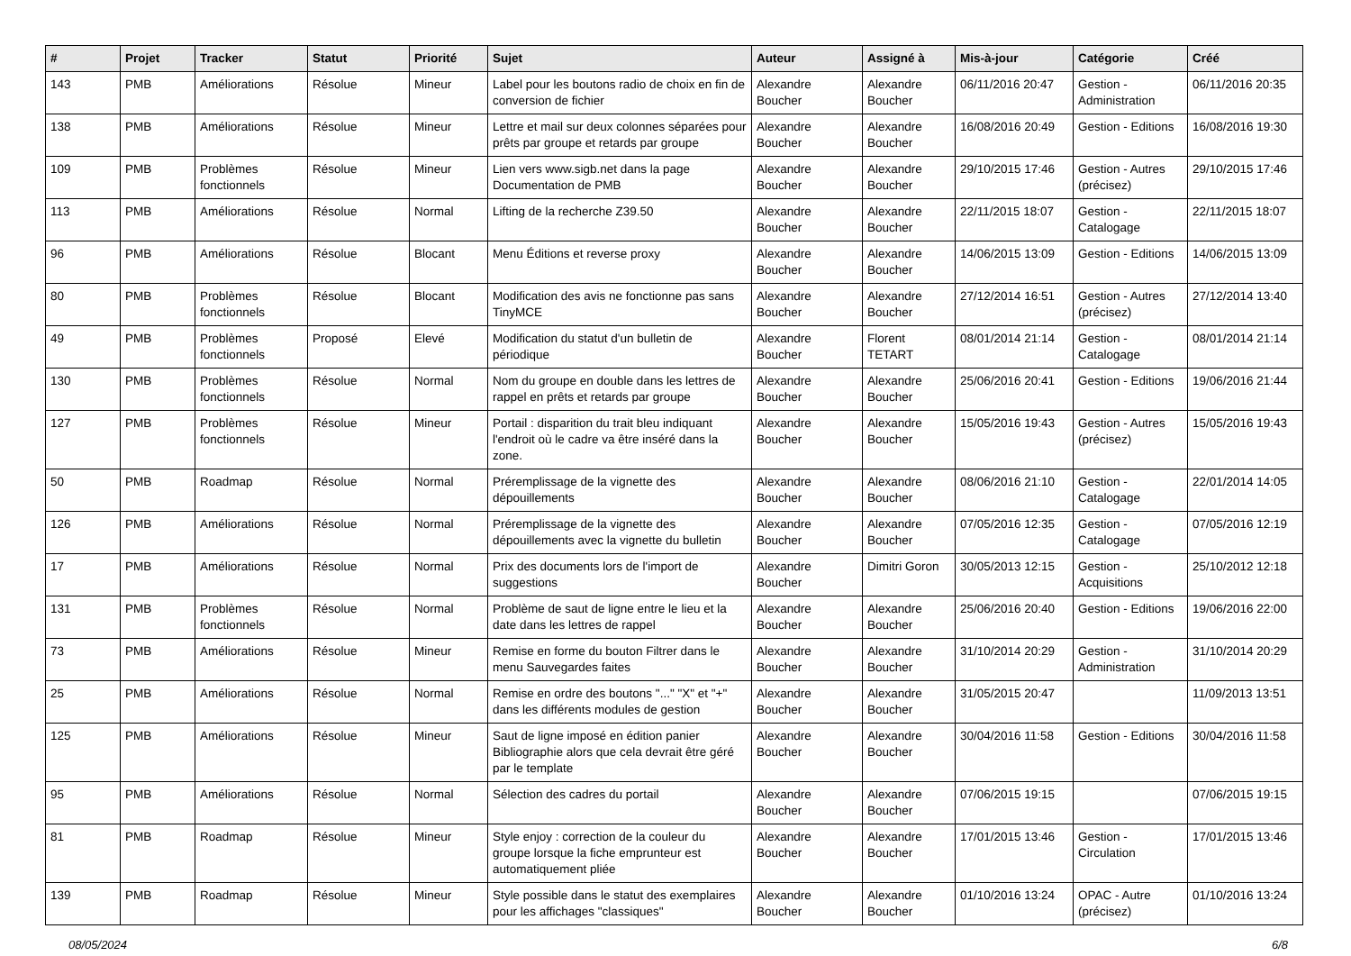| # | Projet | Tracker | Statut | Priorité | Sujet | Auteur | Assigné à | Mis-à-jour | Catégorie | Créé |
| --- | --- | --- | --- | --- | --- | --- | --- | --- | --- | --- |
| 143 | PMB | Améliorations | Résolue | Mineur | Label pour les boutons radio de choix en fin de conversion de fichier | Alexandre Boucher | Alexandre Boucher | 06/11/2016 20:47 | Gestion - Administration | 06/11/2016 20:35 |
| 138 | PMB | Améliorations | Résolue | Mineur | Lettre et mail sur deux colonnes séparées pour prêts par groupe et retards par groupe | Alexandre Boucher | Alexandre Boucher | 16/08/2016 20:49 | Gestion - Editions | 16/08/2016 19:30 |
| 109 | PMB | Problèmes fonctionnels | Résolue | Mineur | Lien vers www.sigb.net dans la page Documentation de PMB | Alexandre Boucher | Alexandre Boucher | 29/10/2015 17:46 | Gestion - Autres (précisez) | 29/10/2015 17:46 |
| 113 | PMB | Améliorations | Résolue | Normal | Lifting de la recherche Z39.50 | Alexandre Boucher | Alexandre Boucher | 22/11/2015 18:07 | Gestion - Catalogage | 22/11/2015 18:07 |
| 96 | PMB | Améliorations | Résolue | Blocant | Menu Éditions et reverse proxy | Alexandre Boucher | Alexandre Boucher | 14/06/2015 13:09 | Gestion - Editions | 14/06/2015 13:09 |
| 80 | PMB | Problèmes fonctionnels | Résolue | Blocant | Modification des avis ne fonctionne pas sans TinyMCE | Alexandre Boucher | Alexandre Boucher | 27/12/2014 16:51 | Gestion - Autres (précisez) | 27/12/2014 13:40 |
| 49 | PMB | Problèmes fonctionnels | Proposé | Elevé | Modification du statut d'un bulletin de périodique | Alexandre Boucher | Florent TETART | 08/01/2014 21:14 | Gestion - Catalogage | 08/01/2014 21:14 |
| 130 | PMB | Problèmes fonctionnels | Résolue | Normal | Nom du groupe en double dans les lettres de rappel en prêts et retards par groupe | Alexandre Boucher | Alexandre Boucher | 25/06/2016 20:41 | Gestion - Editions | 19/06/2016 21:44 |
| 127 | PMB | Problèmes fonctionnels | Résolue | Mineur | Portail : disparition du trait bleu indiquant l'endroit où le cadre va être inséré dans la zone. | Alexandre Boucher | Alexandre Boucher | 15/05/2016 19:43 | Gestion - Autres (précisez) | 15/05/2016 19:43 |
| 50 | PMB | Roadmap | Résolue | Normal | Préremplissage de la vignette des dépouillements | Alexandre Boucher | Alexandre Boucher | 08/06/2016 21:10 | Gestion - Catalogage | 22/01/2014 14:05 |
| 126 | PMB | Améliorations | Résolue | Normal | Préremplissage de la vignette des dépouillements avec la vignette du bulletin | Alexandre Boucher | Alexandre Boucher | 07/05/2016 12:35 | Gestion - Catalogage | 07/05/2016 12:19 |
| 17 | PMB | Améliorations | Résolue | Normal | Prix des documents lors de l'import de suggestions | Alexandre Boucher | Dimitri Goron | 30/05/2013 12:15 | Gestion - Acquisitions | 25/10/2012 12:18 |
| 131 | PMB | Problèmes fonctionnels | Résolue | Normal | Problème de saut de ligne entre le lieu et la date dans les lettres de rappel | Alexandre Boucher | Alexandre Boucher | 25/06/2016 20:40 | Gestion - Editions | 19/06/2016 22:00 |
| 73 | PMB | Améliorations | Résolue | Mineur | Remise en forme du bouton Filtrer dans le menu Sauvegardes faites | Alexandre Boucher | Alexandre Boucher | 31/10/2014 20:29 | Gestion - Administration | 31/10/2014 20:29 |
| 25 | PMB | Améliorations | Résolue | Normal | Remise en ordre des boutons "..." "X" et "+" dans les différents modules de gestion | Alexandre Boucher | Alexandre Boucher | 31/05/2015 20:47 | | 11/09/2013 13:51 |
| 125 | PMB | Améliorations | Résolue | Mineur | Saut de ligne imposé en édition panier Bibliographie alors que cela devrait être géré par le template | Alexandre Boucher | Alexandre Boucher | 30/04/2016 11:58 | Gestion - Editions | 30/04/2016 11:58 |
| 95 | PMB | Améliorations | Résolue | Normal | Sélection des cadres du portail | Alexandre Boucher | Alexandre Boucher | 07/06/2015 19:15 | | 07/06/2015 19:15 |
| 81 | PMB | Roadmap | Résolue | Mineur | Style enjoy : correction de la couleur du groupe lorsque la fiche emprunteur est automatiquement pliée | Alexandre Boucher | Alexandre Boucher | 17/01/2015 13:46 | Gestion - Circulation | 17/01/2015 13:46 |
| 139 | PMB | Roadmap | Résolue | Mineur | Style possible dans le statut des exemplaires pour les affichages "classiques" | Alexandre Boucher | Alexandre Boucher | 01/10/2016 13:24 | OPAC - Autre (précisez) | 01/10/2016 13:24 |
08/05/2024 6/8